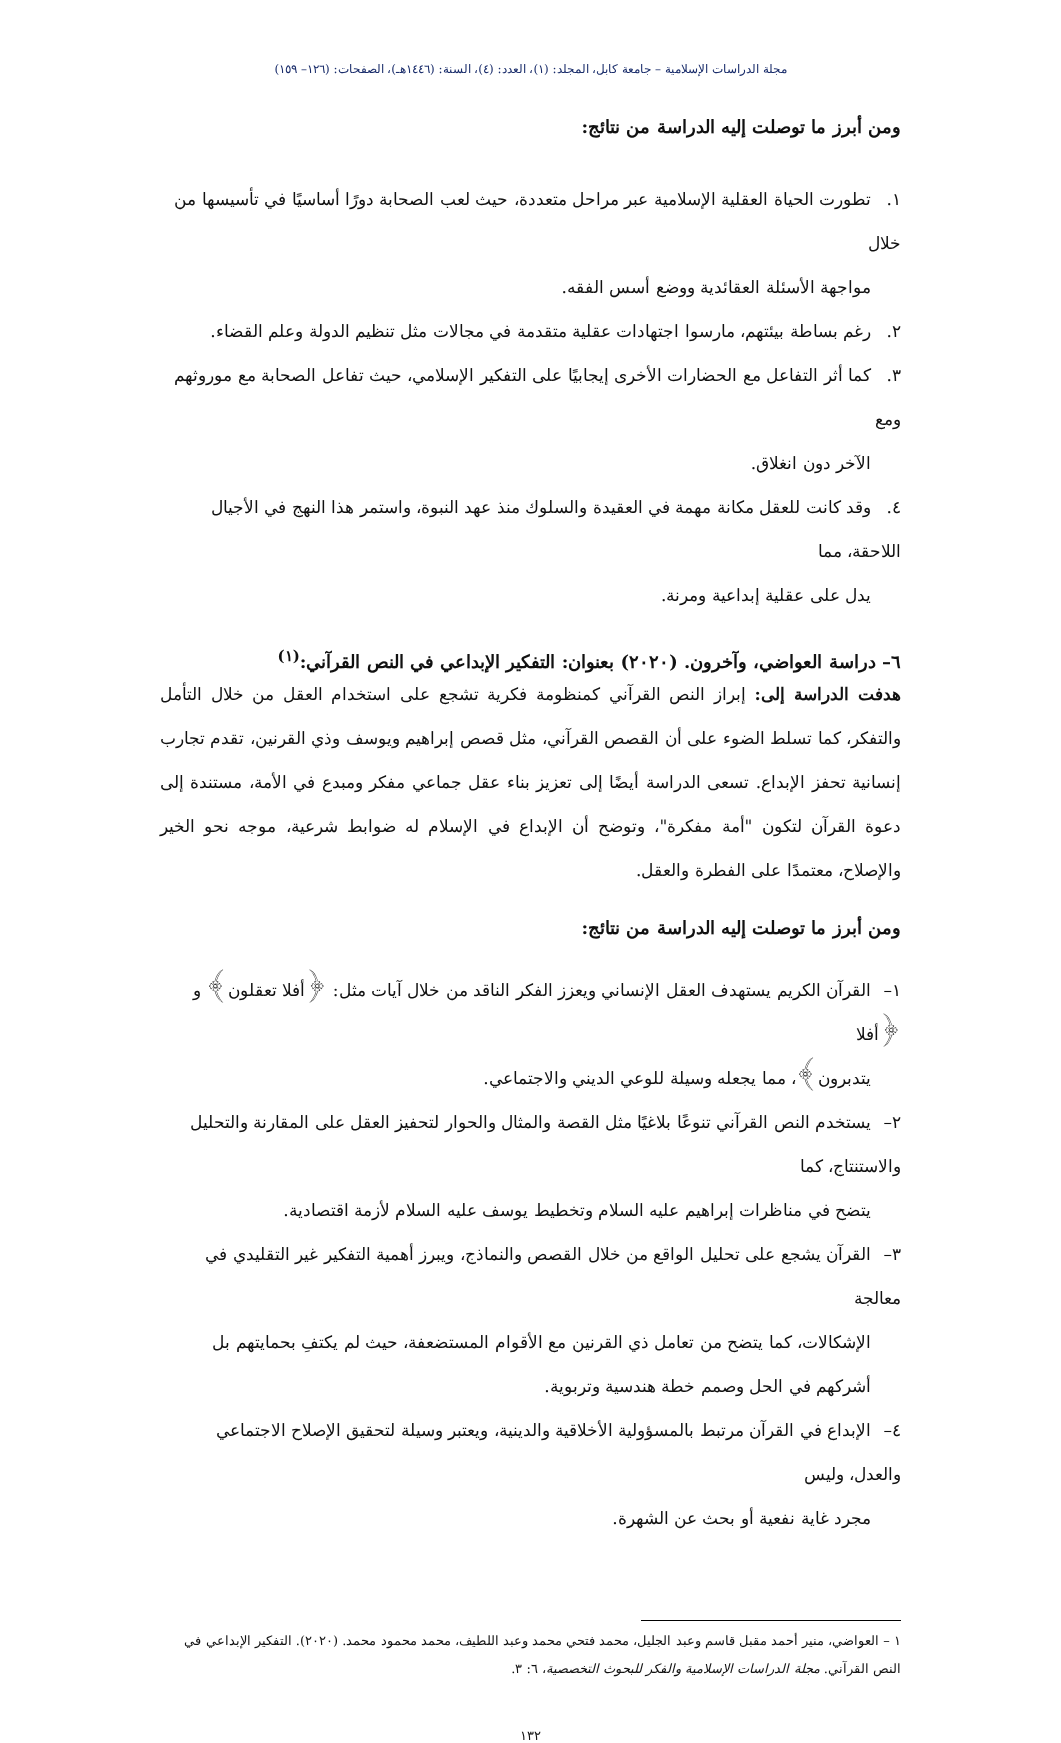مجلة الدراسات الإسلامية – جامعة كابل، المجلد: (١)، العدد: (٤)، السنة: (١٤٤٦هـ)، الصفحات: (١٢٦– ١٥٩)
ومن أبرز ما توصلت إليه الدراسة من نتائج:
١. تطورت الحياة العقلية الإسلامية عبر مراحل متعددة، حيث لعب الصحابة دورًا أساسيًا في تأسيسها من خلال
مواجهة الأسئلة العقائدية ووضع أسس الفقه.
٢. رغم بساطة بيئتهم، مارسوا اجتهادات عقلية متقدمة في مجالات مثل تنظيم الدولة وعلم القضاء.
٣. كما أثر التفاعل مع الحضارات الأخرى إيجابيًا على التفكير الإسلامي، حيث تفاعل الصحابة مع موروثهم ومع
الآخر دون انغلاق.
٤. وقد كانت للعقل مكانة مهمة في العقيدة والسلوك منذ عهد النبوة، واستمر هذا النهج في الأجيال اللاحقة، مما
يدل على عقلية إبداعية ومرنة.
٦– دراسة العواضي، وآخرون. (٢٠٢٠) بعنوان: التفكير الإبداعي في النص القرآني:<sup>(١)</sup>
هدفت الدراسة إلى: إبراز النص القرآني كمنظومة فكرية تشجع على استخدام العقل من خلال التأمل والتفكر، كما تسلط الضوء على أن القصص القرآني، مثل قصص إبراهيم ويوسف وذي القرنين، تقدم تجارب إنسانية تحفز الإبداع. تسعى الدراسة أيضًا إلى تعزيز بناء عقل جماعي مفكر ومبدع في الأمة، مستندة إلى دعوة القرآن لتكون "أمة مفكرة"، وتوضح أن الإبداع في الإسلام له ضوابط شرعية، موجه نحو الخير والإصلاح، معتمدًا على الفطرة والعقل.
ومن أبرز ما توصلت إليه الدراسة من نتائج:
١– القرآن الكريم يستهدف العقل الإنساني ويعزز الفكر الناقد من خلال آيات مثل: ﴿أفلا تعقلون﴾ و ﴿أفلا
يتدبرون﴾، مما يجعله وسيلة للوعي الديني والاجتماعي.
٢– يستخدم النص القرآني تنوعًا بلاغيًا مثل القصة والمثال والحوار لتحفيز العقل على المقارنة والتحليل والاستنتاج، كما
يتضح في مناظرات إبراهيم عليه السلام وتخطيط يوسف عليه السلام لأزمة اقتصادية.
٣– القرآن يشجع على تحليل الواقع من خلال القصص والنماذج، ويبرز أهمية التفكير غير التقليدي في معالجة
الإشكالات، كما يتضح من تعامل ذي القرنين مع الأقوام المستضعفة، حيث لم يكتفِ بحمايتهم بل أشركهم في الحل وصمم خطة هندسية وتربوية.
٤– الإبداع في القرآن مرتبط بالمسؤولية الأخلاقية والدينية، ويعتبر وسيلة لتحقيق الإصلاح الاجتماعي والعدل، وليس
مجرد غاية نفعية أو بحث عن الشهرة.
١ – العواضي، منير أحمد مقبل قاسم وعبد الجليل، محمد فتحي محمد وعبد اللطيف، محمد محمود محمد. (٢٠٢٠). التفكير الإبداعي في النص القرآني. مجلة الدراسات الإسلامية والفكر للبحوث التخصصية، ٦: ٣.
١٣٢